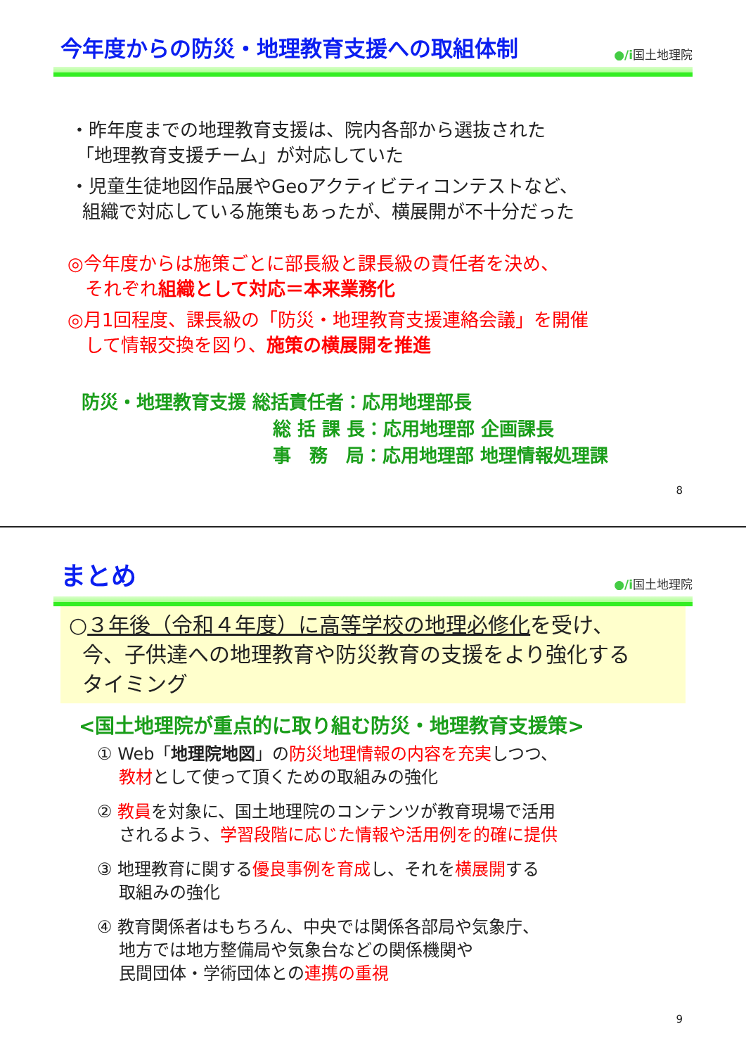今年度からの防災・地理教育支援への取組体制
●/i国土地理院
・昨年度までの地理教育支援は、院内各部から選抜された
「地理教育支援チーム」が対応していた
・児童生徒地図作品展やGeoアクティビティコンテストなど、
組織で対応している施策もあったが、横展開が不十分だった
◎今年度からは施策ごとに部長級と課長級の責任者を決め、
それぞれ組織として対応＝本来業務化
◎月1回程度、課長級の「防災・地理教育支援連絡会議」を開催
して情報交換を図り、施策の横展開を推進
防災・地理教育支援 総括責任者：応用地理部長
総 括 課 長：応用地理部 企画課長
事　務　局：応用地理部 地理情報処理課
8
まとめ
●/i国土地理院
○３年後（令和４年度）に高等学校の地理必修化を受け、
今、子供達への地理教育や防災教育の支援をより強化する
タイミング
<国土地理院が重点的に取り組む防災・地理教育支援策>
① Web「地理院地図」の防災地理情報の内容を充実しつつ、
教材として使って頂くための取組みの強化
② 教員を対象に、国土地理院のコンテンツが教育現場で活用
されるよう、学習段階に応じた情報や活用例を的確に提供
③ 地理教育に関する優良事例を育成し、それを横展開する
取組みの強化
④ 教育関係者はもちろん、中央では関係各部局や気象庁、
地方では地方整備局や気象台などの関係機関や
民間団体・学術団体との連携の重視
9